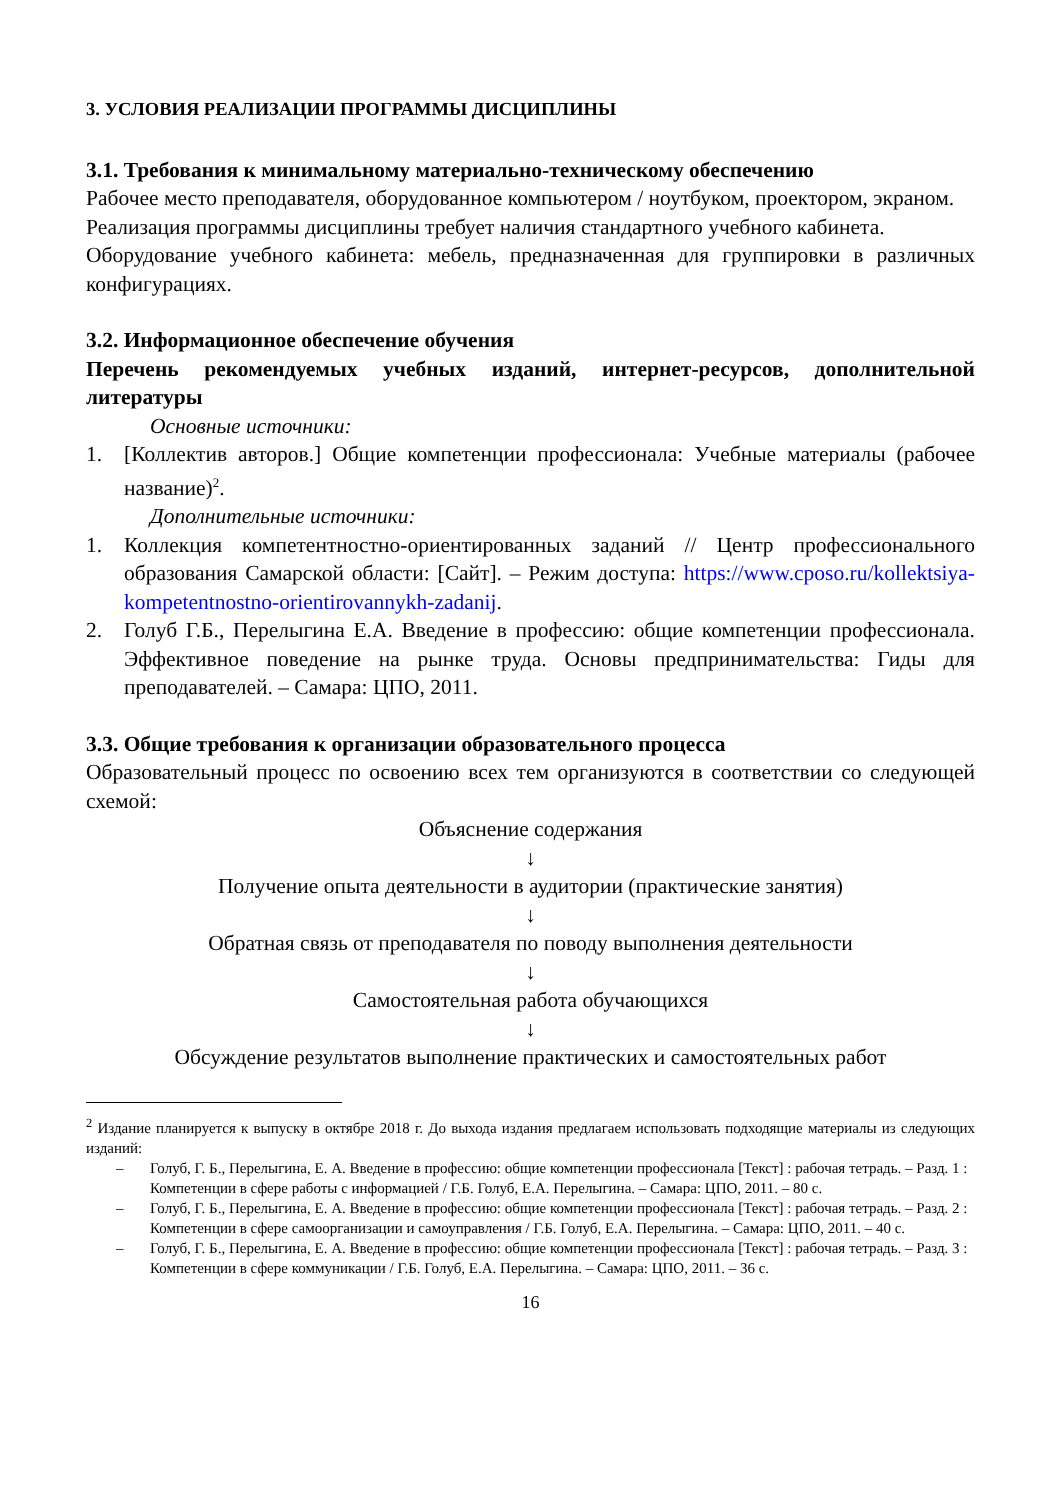3. УСЛОВИЯ РЕАЛИЗАЦИИ ПРОГРАММЫ ДИСЦИПЛИНЫ
3.1. Требования к минимальному материально-техническому обеспечению
Рабочее место преподавателя, оборудованное компьютером / ноутбуком, проектором, экраном.
Реализация программы дисциплины требует наличия стандартного учебного кабинета.
Оборудование учебного кабинета: мебель, предназначенная для группировки в различных конфигурациях.
3.2. Информационное обеспечение обучения
Перечень рекомендуемых учебных изданий, интернет-ресурсов, дополнительной литературы
Основные источники:
1. [Коллектив авторов.] Общие компетенции профессионала: Учебные материалы (рабочее название)<sup>2</sup>.
Дополнительные источники:
1. Коллекция компетентностно-ориентированных заданий // Центр профессионального образования Самарской области: [Сайт]. – Режим доступа: https://www.cposo.ru/kollektsiya-kompetentnostno-orientirovannykh-zadanij.
2. Голуб Г.Б., Перелыгина Е.А. Введение в профессию: общие компетенции профессионала. Эффективное поведение на рынке труда. Основы предпринимательства: Гиды для преподавателей. – Самара: ЦПО, 2011.
3.3. Общие требования к организации образовательного процесса
Образовательный процесс по освоению всех тем организуются в соответствии со следующей схемой:
Объяснение содержания
↓
Получение опыта деятельности в аудитории (практические занятия)
↓
Обратная связь от преподавателя по поводу выполнения деятельности
↓
Самостоятельная работа обучающихся
↓
Обсуждение результатов выполнение практических и самостоятельных работ
<sup>2</sup> Издание планируется к выпуску в октябре 2018 г. До выхода издания предлагаем использовать подходящие материалы из следующих изданий:
– Голуб, Г. Б., Перелыгина, Е. А. Введение в профессию: общие компетенции профессионала [Текст] : рабочая тетрадь. – Разд. 1 : Компетенции в сфере работы с информацией / Г.Б. Голуб, Е.А. Перелыгина. – Самара: ЦПО, 2011. – 80 с.
– Голуб, Г. Б., Перелыгина, Е. А. Введение в профессию: общие компетенции профессионала [Текст] : рабочая тетрадь. – Разд. 2 : Компетенции в сфере самоорганизации и самоуправления / Г.Б. Голуб, Е.А. Перелыгина. – Самара: ЦПО, 2011. – 40 с.
– Голуб, Г. Б., Перелыгина, Е. А. Введение в профессию: общие компетенции профессионала [Текст] : рабочая тетрадь. – Разд. 3 : Компетенции в сфере коммуникации / Г.Б. Голуб, Е.А. Перелыгина. – Самара: ЦПО, 2011. – 36 с.
16